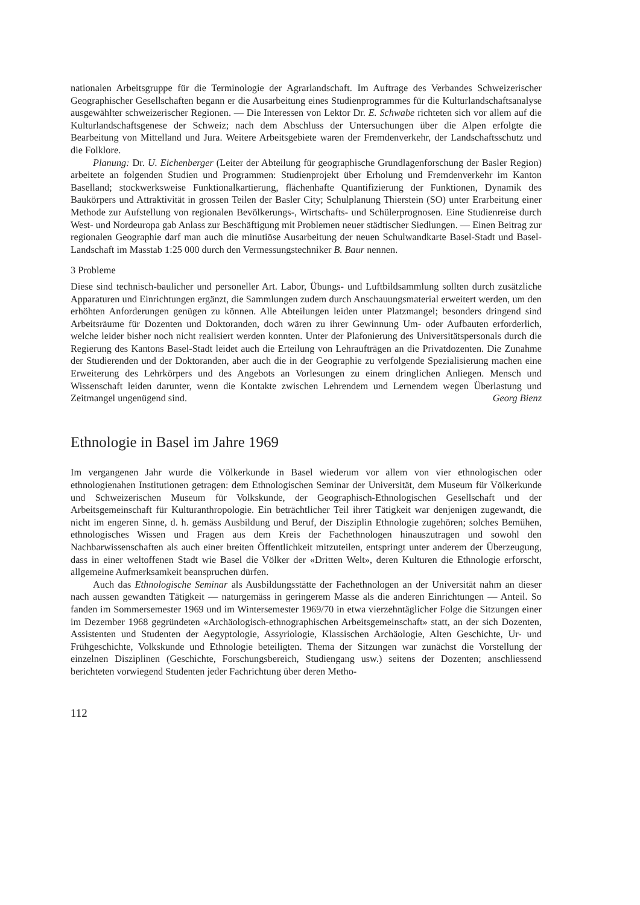nationalen Arbeitsgruppe für die Terminologie der Agrarlandschaft. Im Auftrage des Verbandes Schweizerischer Geographischer Gesellschaften begann er die Ausarbeitung eines Studienprogrammes für die Kulturlandschaftsanalyse ausgewählter schweizerischer Regionen. — Die Interessen von Lektor Dr. E. Schwabe richteten sich vor allem auf die Kulturlandschaftsgenese der Schweiz; nach dem Abschluss der Untersuchungen über die Alpen erfolgte die Bearbeitung von Mittelland und Jura. Weitere Arbeitsgebiete waren der Fremdenverkehr, der Landschaftsschutz und die Folklore.
Planung: Dr. U. Eichenberger (Leiter der Abteilung für geographische Grundlagenforschung der Basler Region) arbeitete an folgenden Studien und Programmen: Studienprojekt über Erholung und Fremdenverkehr im Kanton Baselland; stockwerksweise Funktionalkartierung, flächenhafte Quantifizierung der Funktionen, Dynamik des Baukörpers und Attraktivität in grossen Teilen der Basler City; Schulplanung Thierstein (SO) unter Erarbeitung einer Methode zur Aufstellung von regionalen Bevölkerungs-, Wirtschafts- und Schülerprognosen. Eine Studienreise durch West- und Nordeuropa gab Anlass zur Beschäftigung mit Problemen neuer städtischer Siedlungen. — Einen Beitrag zur regionalen Geographie darf man auch die minutiöse Ausarbeitung der neuen Schulwandkarte Basel-Stadt und Basel-Landschaft im Masstab 1:25 000 durch den Vermessungstechniker B. Baur nennen.
3 Probleme
Diese sind technisch-baulicher und personeller Art. Labor, Übungs- und Luftbildsammlung sollten durch zusätzliche Apparaturen und Einrichtungen ergänzt, die Sammlungen zudem durch Anschauungsmaterial erweitert werden, um den erhöhten Anforderungen genügen zu können. Alle Abteilungen leiden unter Platzmangel; besonders dringend sind Arbeitsräume für Dozenten und Doktoranden, doch wären zu ihrer Gewinnung Um- oder Aufbauten erforderlich, welche leider bisher noch nicht realisiert werden konnten. Unter der Plafonierung des Universitätspersonals durch die Regierung des Kantons Basel-Stadt leidet auch die Erteilung von Lehraufträgen an die Privatdozenten. Die Zunahme der Studierenden und der Doktoranden, aber auch die in der Geographie zu verfolgende Spezialisierung machen eine Erweiterung des Lehrkörpers und des Angebots an Vorlesungen zu einem dringlichen Anliegen. Mensch und Wissenschaft leiden darunter, wenn die Kontakte zwischen Lehrendem und Lernendem wegen Überlastung und Zeitmangel ungenügend sind. Georg Bienz
Ethnologie in Basel im Jahre 1969
Im vergangenen Jahr wurde die Völkerkunde in Basel wiederum vor allem von vier ethnologischen oder ethnologienahen Institutionen getragen: dem Ethnologischen Seminar der Universität, dem Museum für Völkerkunde und Schweizerischen Museum für Volkskunde, der Geographisch-Ethnologischen Gesellschaft und der Arbeitsgemeinschaft für Kulturanthropologie. Ein beträchtlicher Teil ihrer Tätigkeit war denjenigen zugewandt, die nicht im engeren Sinne, d. h. gemäss Ausbildung und Beruf, der Disziplin Ethnologie zugehören; solches Bemühen, ethnologisches Wissen und Fragen aus dem Kreis der Fachethnologen hinauszutragen und sowohl den Nachbarwissenschaften als auch einer breiten Öffentlichkeit mitzuteilen, entspringt unter anderem der Überzeugung, dass in einer weltoffenen Stadt wie Basel die Völker der «Dritten Welt», deren Kulturen die Ethnologie erforscht, allgemeine Aufmerksamkeit beanspruchen dürfen.
Auch das Ethnologische Seminar als Ausbildungsstätte der Fachethnologen an der Universität nahm an dieser nach aussen gewandten Tätigkeit — naturgemäss in geringerem Masse als die anderen Einrichtungen — Anteil. So fanden im Sommersemester 1969 und im Wintersemester 1969/70 in etwa vierzehntäglicher Folge die Sitzungen einer im Dezember 1968 gegründeten «Archäologisch-ethnographischen Arbeitsgemeinschaft» statt, an der sich Dozenten, Assistenten und Studenten der Aegyptologie, Assyriologie, Klassischen Archäologie, Alten Geschichte, Ur- und Frühgeschichte, Volkskunde und Ethnologie beteiligten. Thema der Sitzungen war zunächst die Vorstellung der einzelnen Disziplinen (Geschichte, Forschungsbereich, Studiengang usw.) seitens der Dozenten; anschliessend berichteten vorwiegend Studenten jeder Fachrichtung über deren Metho-
112